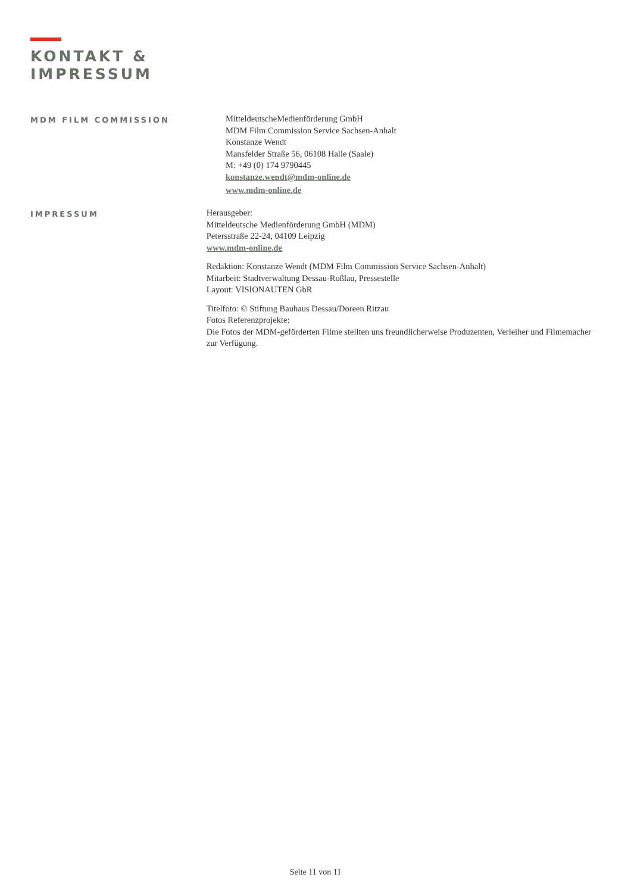KONTAKT &
IMPRESSUM
MDM FILM COMMISSION
MitteldeutscheMedienförderung GmbH
MDM Film Commission Service Sachsen-Anhalt
Konstanze Wendt
Mansfelder Straße 56, 06108 Halle (Saale)
M: +49 (0) 174 9790445
konstanze.wendt@mdm-online.de
www.mdm-online.de
IMPRESSUM
Herausgeber:
Mitteldeutsche Medienförderung GmbH (MDM)
Petersstraße 22-24, 04109 Leipzig
www.mdm-online.de
Redaktion: Konstanze Wendt (MDM Film Commission Service Sachsen-Anhalt)
Mitarbeit: Stadtverwaltung Dessau-Roßlau, Pressestelle
Layout: VISIONAUTEN GbR
Titelfoto: © Stiftung Bauhaus Dessau/Doreen Ritzau
Fotos Referenzprojekte:
Die Fotos der MDM-geförderten Filme stellten uns freundlicherweise Produzenten, Verleiher und Filmemacher zur Verfügung.
Seite 11 von 11